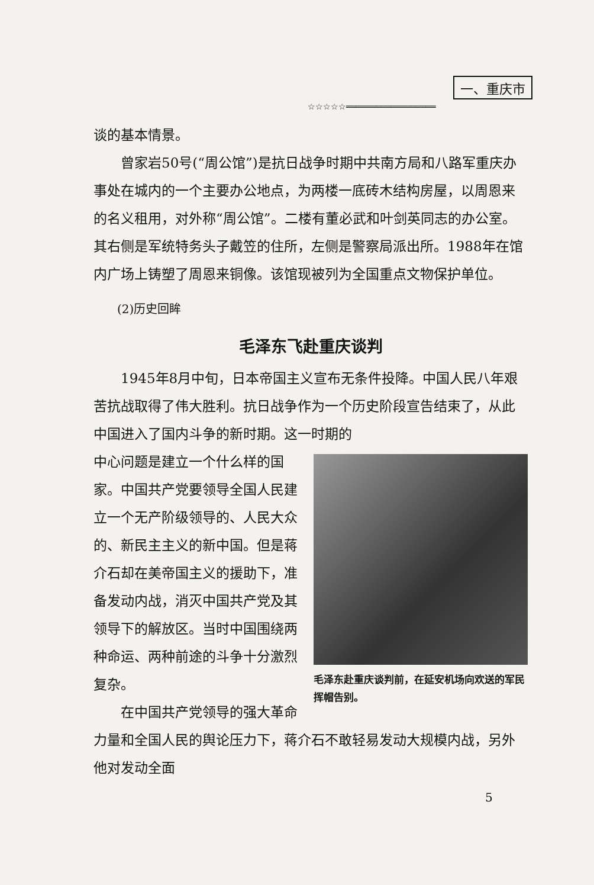一、重庆市
☆☆☆☆☆══════════════════
谈的基本情景。
曾家岩50号(“周公馆”)是抗日战争时期中共南方局和八路军重庆办事处在城内的一个主要办公地点，为两楼一底砖木结构房屋，以周恩来的名义租用，对外称“周公馆”。二楼有董必武和叶剑英同志的办公室。其右侧是军统特务头子戴笠的住所，左侧是警察局派出所。1988年在馆内广场上铸塑了周恩来铜像。该馆现被列为全国重点文物保护单位。
(2)历史回眸
毛泽东飞赴重庆谈判
1945年8月中旬，日本帝国主义宣布无条件投降。中国人民八年艰苦抗战取得了伟大胜利。抗日战争作为一个历史阶段宣告结束了，从此中国进入了国内斗争的新时期。这一时期的
毛泽东赴重庆谈判前，在延安机场向欢送的军民挥帽告别。
中心问题是建立一个什么样的国家。中国共产党要领导全国人民建立一个无产阶级领导的、人民大众的、新民主主义的新中国。但是蒋介石却在美帝国主义的援助下，准备发动内战，消灭中国共产党及其领导下的解放区。当时中国围绕两种命运、两种前途的斗争十分激烈复杂。
在中国共产党领导的强大革命力量和全国人民的舆论压力下，蒋介石不敢轻易发动大规模内战，另外他对发动全面
5